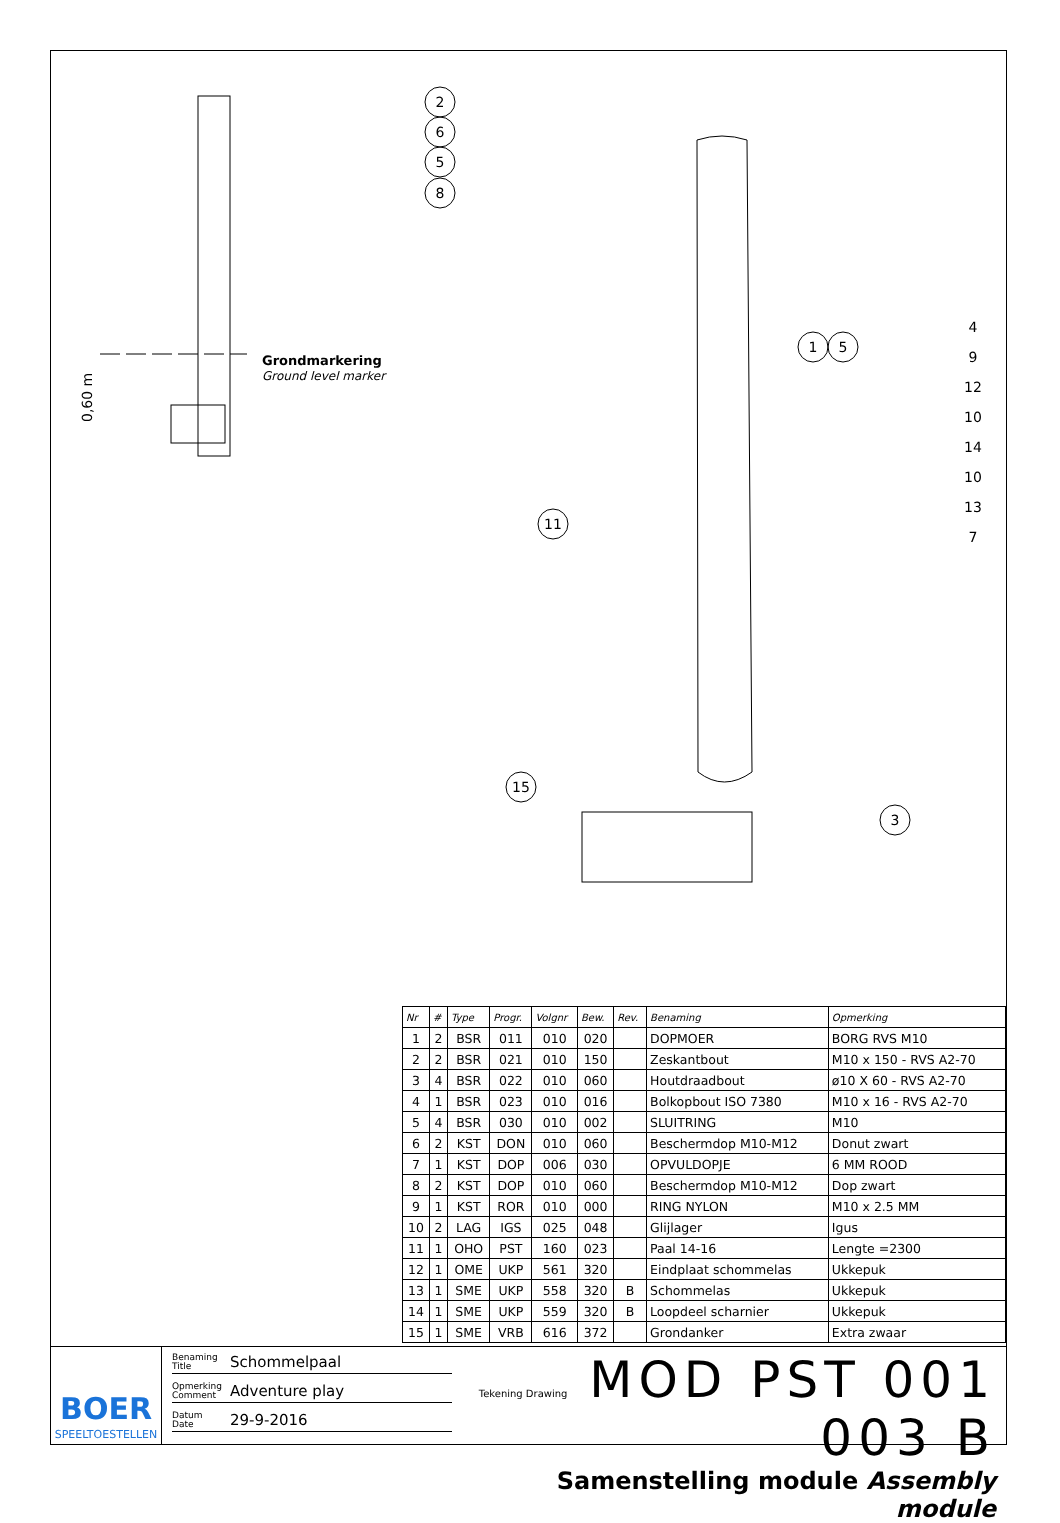Grondmarkering
Ground level marker
0,60 m
2
6
5
8
1
5
11
15
3
4
9
12
10
14
10
13
7
| Nr | # | Type | Progr. | Volgnr | Bew. | Rev. | Benaming | Opmerking |
| --- | --- | --- | --- | --- | --- | --- | --- | --- |
| 1 | 2 | BSR | 011 | 010 | 020 | | DOPMOER | BORG RVS M10 |
| 2 | 2 | BSR | 021 | 010 | 150 | | Zeskantbout | M10 x 150 - RVS A2-70 |
| 3 | 4 | BSR | 022 | 010 | 060 | | Houtdraadbout | ø10 X 60 - RVS A2-70 |
| 4 | 1 | BSR | 023 | 010 | 016 | | Bolkopbout ISO 7380 | M10 x 16 - RVS A2-70 |
| 5 | 4 | BSR | 030 | 010 | 002 | | SLUITRING | M10 |
| 6 | 2 | KST | DON | 010 | 060 | | Beschermdop M10-M12 | Donut zwart |
| 7 | 1 | KST | DOP | 006 | 030 | | OPVULDOPJE | 6 MM ROOD |
| 8 | 2 | KST | DOP | 010 | 060 | | Beschermdop M10-M12 | Dop zwart |
| 9 | 1 | KST | ROR | 010 | 000 | | RING NYLON | M10 x 2.5 MM |
| 10 | 2 | LAG | IGS | 025 | 048 | | Glijlager | Igus |
| 11 | 1 | OHO | PST | 160 | 023 | | Paal 14-16 | Lengte =2300 |
| 12 | 1 | OME | UKP | 561 | 320 | | Eindplaat schommelas | Ukkepuk |
| 13 | 1 | SME | UKP | 558 | 320 | B | Schommelas | Ukkepuk |
| 14 | 1 | SME | UKP | 559 | 320 | B | Loopdeel scharnier | Ukkepuk |
| 15 | 1 | SME | VRB | 616 | 372 | | Grondanker | Extra zwaar |
BOER
SPEELTOESTELLEN
Benaming
Title Schommelpaal
Opmerking
Comment Adventure play
Datum
Date 29-9-2016
Tekening Drawing MOD PST 001 003 B
Samenstelling module Assembly module